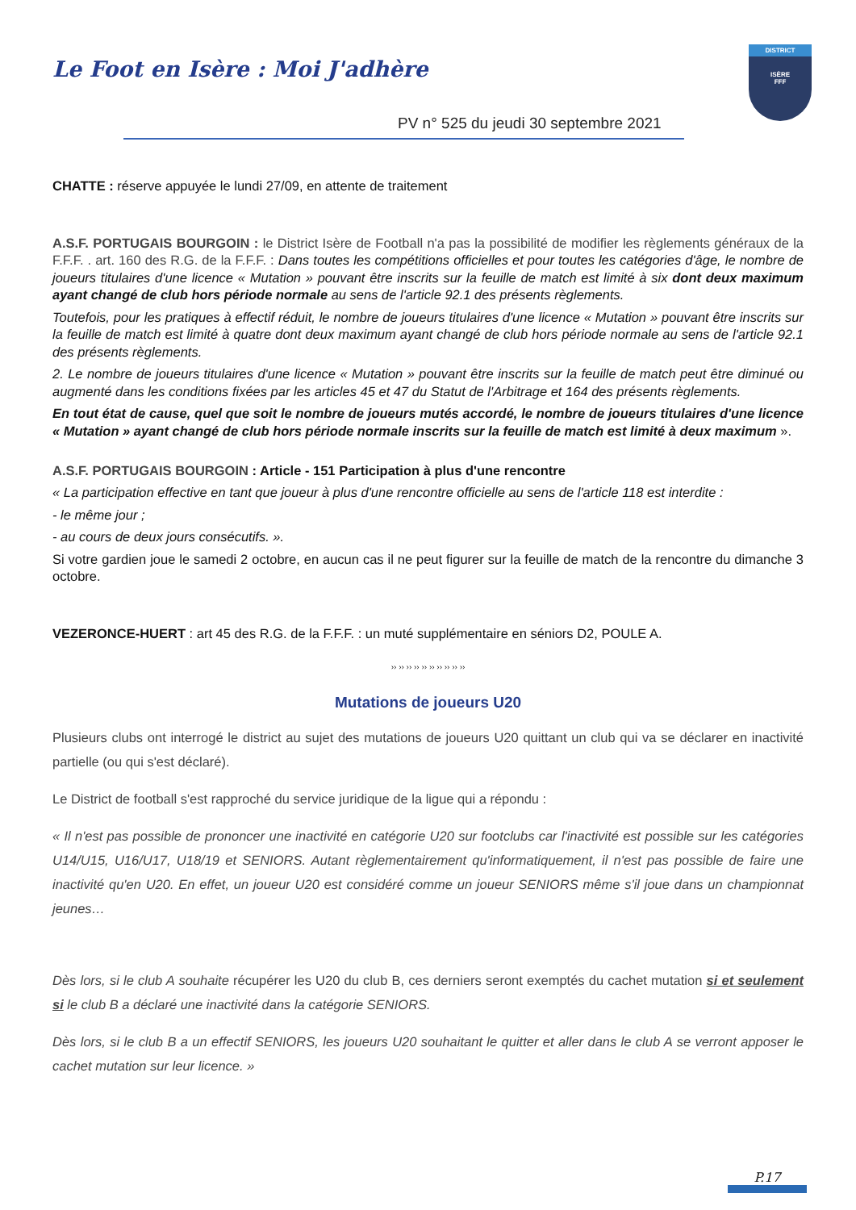Le Foot en Isère : Moi J'adhère
PV n° 525 du jeudi 30 septembre 2021
DISTRICT
ISÈRE
FFF
CHATTE : réserve appuyée le lundi 27/09, en attente de traitement
A.S.F. PORTUGAIS BOURGOIN : le District Isère de Football n'a pas la possibilité de modifier les règlements généraux de la F.F.F. . art. 160 des R.G. de la F.F.F. : Dans toutes les compétitions officielles et pour toutes les catégories d'âge, le nombre de joueurs titulaires d'une licence « Mutation » pouvant être inscrits sur la feuille de match est limité à six dont deux maximum ayant changé de club hors période normale au sens de l'article 92.1 des présents règlements.
Toutefois, pour les pratiques à effectif réduit, le nombre de joueurs titulaires d'une licence « Mutation » pouvant être inscrits sur la feuille de match est limité à quatre dont deux maximum ayant changé de club hors période normale au sens de l'article 92.1 des présents règlements.
2. Le nombre de joueurs titulaires d'une licence « Mutation » pouvant être inscrits sur la feuille de match peut être diminué ou augmenté dans les conditions fixées par les articles 45 et 47 du Statut de l'Arbitrage et 164 des présents règlements.
En tout état de cause, quel que soit le nombre de joueurs mutés accordé, le nombre de joueurs titulaires d'une licence « Mutation » ayant changé de club hors période normale inscrits sur la feuille de match est limité à deux maximum ».
A.S.F. PORTUGAIS BOURGOIN : Article - 151 Participation à plus d'une rencontre
« La participation effective en tant que joueur à plus d'une rencontre officielle au sens de l'article 118 est interdite :
- le même jour ;
- au cours de deux jours consécutifs. ».
Si votre gardien joue le samedi 2 octobre, en aucun cas il ne peut figurer sur la feuille de match de la rencontre du dimanche 3 octobre.
VEZERONCE-HUERT : art 45 des R.G. de la F.F.F. : un muté supplémentaire en séniors D2, POULE A.
›› ›› ›› ›› ›› ›› ›› ›› ›› ››
Mutations de joueurs U20
Plusieurs clubs ont interrogé le district au sujet des mutations de joueurs U20 quittant un club qui va se déclarer en inactivité partielle (ou qui s'est déclaré).
Le District de football s'est rapproché du service juridique de la ligue qui a répondu :
« Il n'est pas possible de prononcer une inactivité en catégorie U20 sur footclubs car l'inactivité est possible sur les catégories U14/U15, U16/U17, U18/19 et SENIORS. Autant règlementairement qu'informatiquement, il n'est pas possible de faire une inactivité qu'en U20. En effet, un joueur U20 est considéré comme un joueur SENIORS même s'il joue dans un championnat jeunes…
Dès lors, si le club A souhaite récupérer les U20 du club B, ces derniers seront exemptés du cachet mutation si et seulement si le club B a déclaré une inactivité dans la catégorie SENIORS.
Dès lors, si le club B a un effectif SENIORS, les joueurs U20 souhaitant le quitter et aller dans le club A se verront apposer le cachet mutation sur leur licence. »
P.17